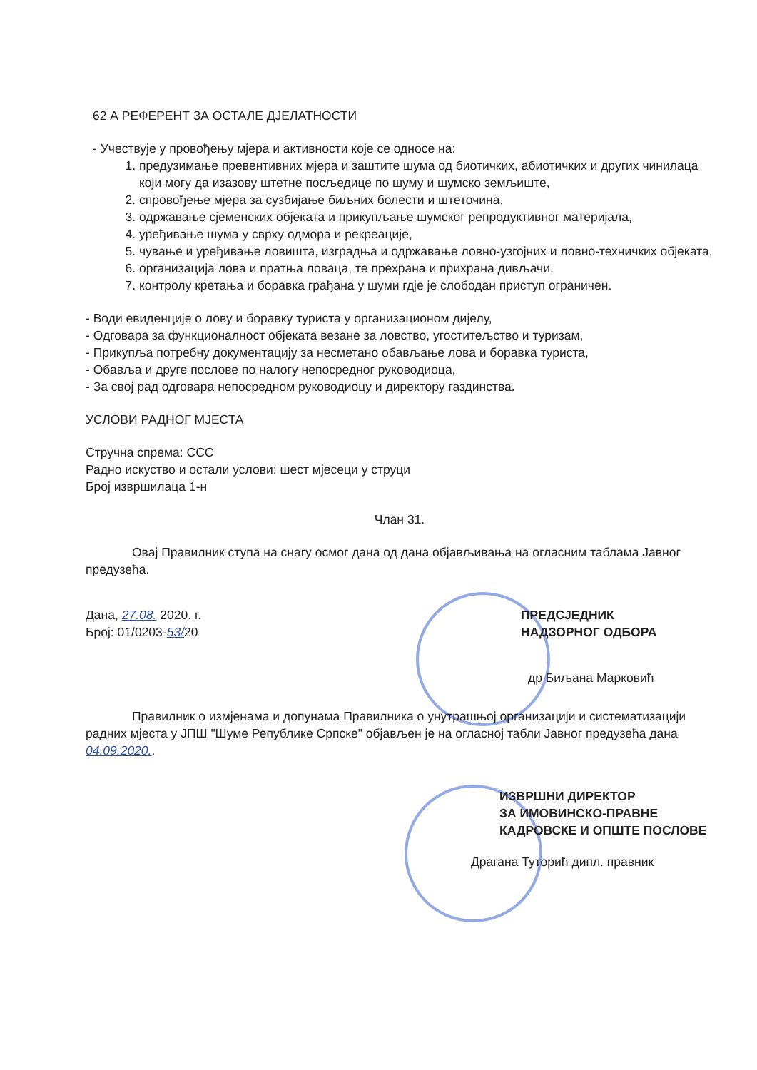62 А РЕФЕРЕНТ ЗА ОСТАЛЕ ДЈЕЛАТНОСТИ
- Учествује у провођењу мјера и активности које се односе на:
1. предузимање превентивних мјера и заштите шума од биотичких, абиотичких и других чинилаца који могу да изазову штетне посљедице по шуму и шумско земљиште,
2. спровођење мјера за сузбијање биљних болести и штеточина,
3. одржавање сјеменских објеката и прикупљање шумског репродуктивног материјала,
4. уређивање шума у сврху одмора и рекреације,
5. чување и уређивање ловишта, изградња и одржавање ловно-узгојних и ловно-техничких објеката,
6. организација лова и пратња ловаца, те прехрана и прихрана дивљачи,
7. контролу кретања и боравка грађана у шуми гдје је слободан приступ ограничен.
- Води евиденције о лову и боравку туриста у организационом дијелу,
- Одговара за функционалност објеката везане за ловство, угоститељство и туризам,
- Прикупља потребну документацију за несметано обављање лова и боравка туриста,
- Обавља и друге послове по налогу непосредног руководиоца,
- За свој рад одговара непосредном руководиоцу и директору газдинства.
УСЛОВИ РАДНОГ МЈЕСТА
Стручна спрема: ССС
Радно искуство и остали услови: шест мјесеци у струци
Број извршилаца 1-н
Члан 31.
Овај Правилник ступа на снагу осмог дана од дана објављивања на огласним таблама Јавног предузећа.
Дана, 27.08. 2020. г.
Број: 01/0203-53/20
ПРЕДСЈЕДНИК
НАДЗОРНОГ ОДБОРА
др Биљана Марковић
Правилник о измјенама и допунама Правилника о унутрашњој организацији и систематизацији радних мјеста у ЈПШ "Шуме Републике Српске" објављен је на огласној табли Јавног предузећа дана 04.09.2020..
ИЗВРШНИ ДИРЕКТОР
ЗА ИМОВИНСКО-ПРАВНЕ
КАДРОВСКЕ И ОПШТЕ ПОСЛОВЕ
Драгана Туторић дипл. правник